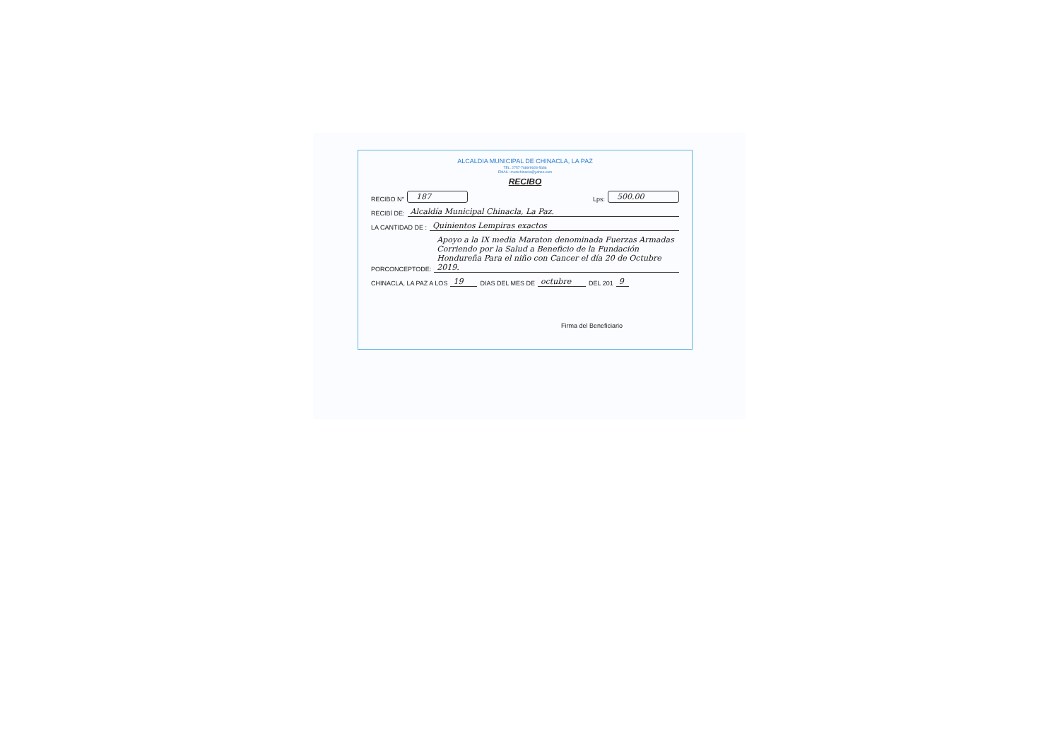ALCALDIA MUNICIPAL DE CHINACLA, LA PAZ
TEL. 2757-7689/9928-5686
EMAIL: munichinacla@yahoo.com
RECIBO
RECIBO N° 187 Lps: 500.00
RECIBÍ DE: Alcaldía Municipal Chinacla, La Paz.
LA CANTIDAD DE : Quinientos Lempiras exactos
PORCONCEPTODE: Apoyo a la IX media Maraton denominada Fuerzas Armadas Corriendo por la Salud a Beneficio de la Fundación Hondureña Para el niño con Cancer el día 20 de Octubre 2019.
CHINACLA, LA PAZ A LOS 19 DIAS DEL MES DE octubre DEL 201 9
Firma del Beneficiario